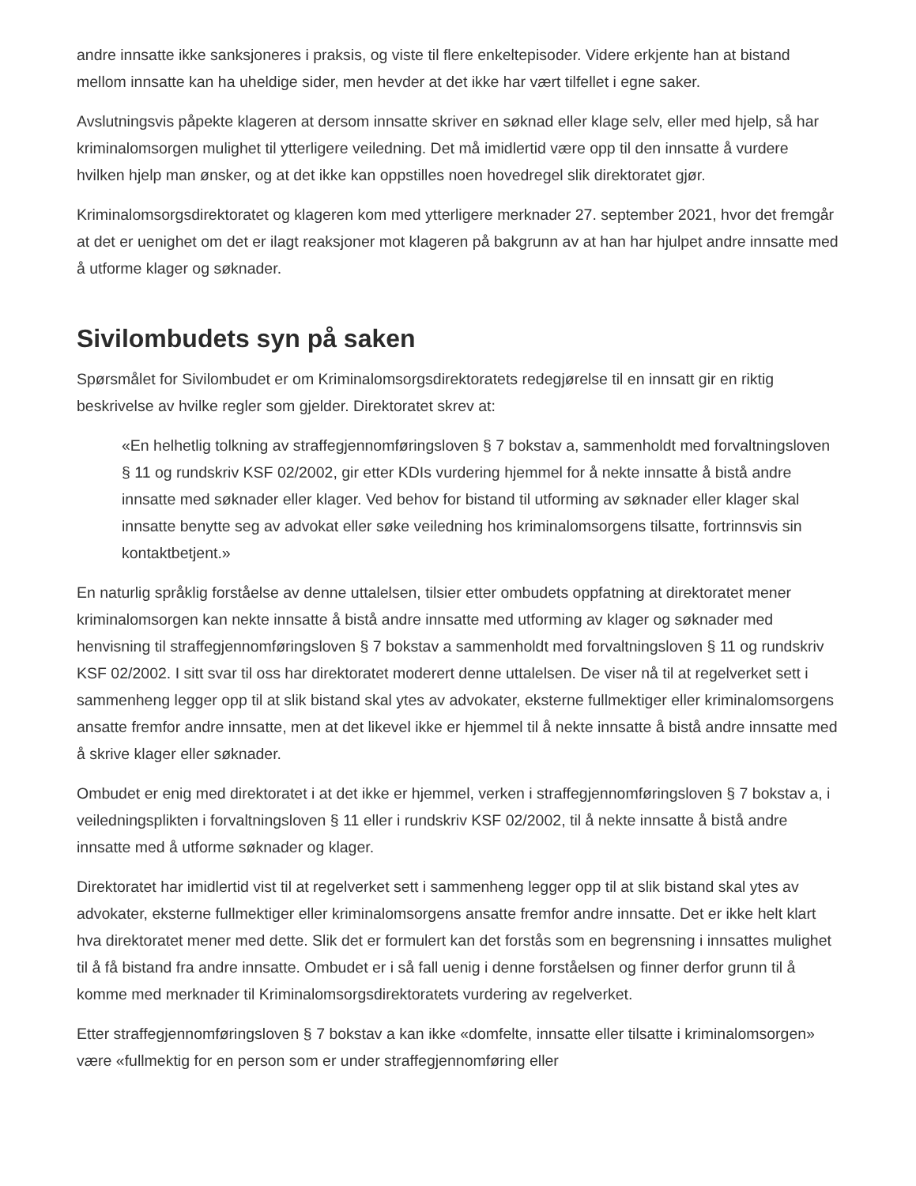andre innsatte ikke sanksjoneres i praksis, og viste til flere enkeltepisoder. Videre erkjente han at bistand mellom innsatte kan ha uheldige sider, men hevder at det ikke har vært tilfellet i egne saker.
Avslutningsvis påpekte klageren at dersom innsatte skriver en søknad eller klage selv, eller med hjelp, så har kriminalomsorgen mulighet til ytterligere veiledning. Det må imidlertid være opp til den innsatte å vurdere hvilken hjelp man ønsker, og at det ikke kan oppstilles noen hovedregel slik direktoratet gjør.
Kriminalomsorgsdirektoratet og klageren kom med ytterligere merknader 27. september 2021, hvor det fremgår at det er uenighet om det er ilagt reaksjoner mot klageren på bakgrunn av at han har hjulpet andre innsatte med å utforme klager og søknader.
Sivilombudets syn på saken
Spørsmålet for Sivilombudet er om Kriminalomsorgsdirektoratets redegjørelse til en innsatt gir en riktig beskrivelse av hvilke regler som gjelder. Direktoratet skrev at:
«En helhetlig tolkning av straffegjennomføringsloven § 7 bokstav a, sammenholdt med forvaltningsloven § 11 og rundskriv KSF 02/2002, gir etter KDIs vurdering hjemmel for å nekte innsatte å bistå andre innsatte med søknader eller klager. Ved behov for bistand til utforming av søknader eller klager skal innsatte benytte seg av advokat eller søke veiledning hos kriminalomsorgens tilsatte, fortrinnsvis sin kontaktbetjent.»
En naturlig språklig forståelse av denne uttalelsen, tilsier etter ombudets oppfatning at direktoratet mener kriminalomsorgen kan nekte innsatte å bistå andre innsatte med utforming av klager og søknader med henvisning til straffegjennomføringsloven § 7 bokstav a sammenholdt med forvaltningsloven § 11 og rundskriv KSF 02/2002. I sitt svar til oss har direktoratet moderert denne uttalelsen. De viser nå til at regelverket sett i sammenheng legger opp til at slik bistand skal ytes av advokater, eksterne fullmektiger eller kriminalomsorgens ansatte fremfor andre innsatte, men at det likevel ikke er hjemmel til å nekte innsatte å bistå andre innsatte med å skrive klager eller søknader.
Ombudet er enig med direktoratet i at det ikke er hjemmel, verken i straffegjennomføringsloven § 7 bokstav a, i veiledningsplikten i forvaltningsloven § 11 eller i rundskriv KSF 02/2002, til å nekte innsatte å bistå andre innsatte med å utforme søknader og klager.
Direktoratet har imidlertid vist til at regelverket sett i sammenheng legger opp til at slik bistand skal ytes av advokater, eksterne fullmektiger eller kriminalomsorgens ansatte fremfor andre innsatte. Det er ikke helt klart hva direktoratet mener med dette. Slik det er formulert kan det forstås som en begrensning i innsattes mulighet til å få bistand fra andre innsatte. Ombudet er i så fall uenig i denne forståelsen og finner derfor grunn til å komme med merknader til Kriminalomsorgsdirektoratets vurdering av regelverket.
Etter straffegjennomføringsloven § 7 bokstav a kan ikke «domfelte, innsatte eller tilsatte i kriminalomsorgen» være «fullmektig for en person som er under straffegjennomføring eller